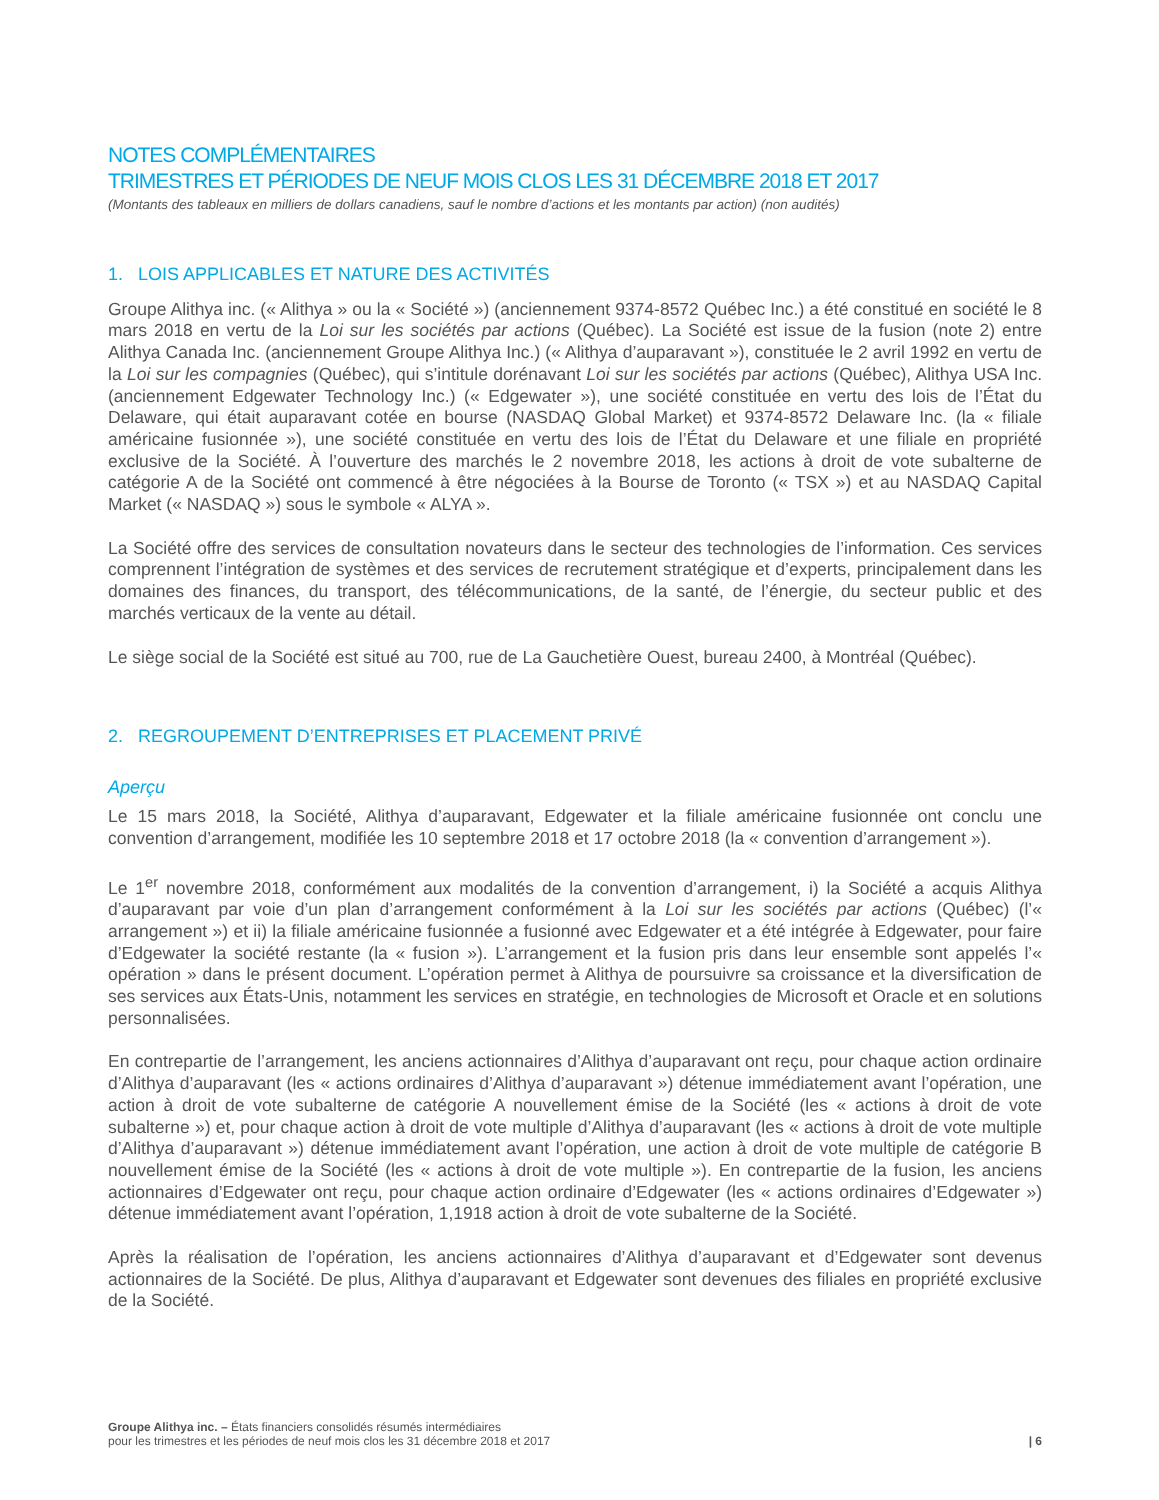NOTES COMPLÉMENTAIRES
TRIMESTRES ET PÉRIODES DE NEUF MOIS CLOS LES 31 DÉCEMBRE 2018 ET 2017
(Montants des tableaux en milliers de dollars canadiens, sauf le nombre d’actions et les montants par action) (non audités)
1. LOIS APPLICABLES ET NATURE DES ACTIVITÉS
Groupe Alithya inc. (« Alithya » ou la « Société ») (anciennement 9374-8572 Québec Inc.) a été constitué en société le 8 mars 2018 en vertu de la Loi sur les sociétés par actions (Québec). La Société est issue de la fusion (note 2) entre Alithya Canada Inc. (anciennement Groupe Alithya Inc.) (« Alithya d’auparavant »), constituée le 2 avril 1992 en vertu de la Loi sur les compagnies (Québec), qui s’intitule dorénavant Loi sur les sociétés par actions (Québec), Alithya USA Inc. (anciennement Edgewater Technology Inc.) (« Edgewater »), une société constituée en vertu des lois de l’État du Delaware, qui était auparavant cotée en bourse (NASDAQ Global Market) et 9374-8572 Delaware Inc. (la « filiale américaine fusionnée »), une société constituée en vertu des lois de l’État du Delaware et une filiale en propriété exclusive de la Société. À l’ouverture des marchés le 2 novembre 2018, les actions à droit de vote subalterne de catégorie A de la Société ont commencé à être négociées à la Bourse de Toronto (« TSX ») et au NASDAQ Capital Market (« NASDAQ ») sous le symbole « ALYA ».
La Société offre des services de consultation novateurs dans le secteur des technologies de l’information. Ces services comprennent l’intégration de systèmes et des services de recrutement stratégique et d’experts, principalement dans les domaines des finances, du transport, des télécommunications, de la santé, de l’énergie, du secteur public et des marchés verticaux de la vente au détail.
Le siège social de la Société est situé au 700, rue de La Gauchetière Ouest, bureau 2400, à Montréal (Québec).
2. REGROUPEMENT D’ENTREPRISES ET PLACEMENT PRIVÉ
Aperçu
Le 15 mars 2018, la Société, Alithya d’auparavant, Edgewater et la filiale américaine fusionnée ont conclu une convention d’arrangement, modifiée les 10 septembre 2018 et 17 octobre 2018 (la « convention d’arrangement »).
Le 1<sup>er</sup> novembre 2018, conformément aux modalités de la convention d’arrangement, i) la Société a acquis Alithya d’auparavant par voie d’un plan d’arrangement conformément à la Loi sur les sociétés par actions (Québec) (l’« arrangement ») et ii) la filiale américaine fusionnée a fusionné avec Edgewater et a été intégrée à Edgewater, pour faire d’Edgewater la société restante (la « fusion »). L’arrangement et la fusion pris dans leur ensemble sont appelés l’« opération » dans le présent document. L’opération permet à Alithya de poursuivre sa croissance et la diversification de ses services aux États-Unis, notamment les services en stratégie, en technologies de Microsoft et Oracle et en solutions personnalisées.
En contrepartie de l’arrangement, les anciens actionnaires d’Alithya d’auparavant ont reçu, pour chaque action ordinaire d’Alithya d’auparavant (les « actions ordinaires d’Alithya d’auparavant ») détenue immédiatement avant l’opération, une action à droit de vote subalterne de catégorie A nouvellement émise de la Société (les « actions à droit de vote subalterne ») et, pour chaque action à droit de vote multiple d’Alithya d’auparavant (les « actions à droit de vote multiple d’Alithya d’auparavant ») détenue immédiatement avant l’opération, une action à droit de vote multiple de catégorie B nouvellement émise de la Société (les « actions à droit de vote multiple »). En contrepartie de la fusion, les anciens actionnaires d’Edgewater ont reçu, pour chaque action ordinaire d’Edgewater (les « actions ordinaires d’Edgewater ») détenue immédiatement avant l’opération, 1,1918 action à droit de vote subalterne de la Société.
Après la réalisation de l’opération, les anciens actionnaires d’Alithya d’auparavant et d’Edgewater sont devenus actionnaires de la Société. De plus, Alithya d’auparavant et Edgewater sont devenues des filiales en propriété exclusive de la Société.
Groupe Alithya inc. – États financiers consolidés résumés intermédiaires
pour les trimestres et les périodes de neuf mois clos les 31 décembre 2018 et 2017
| 6